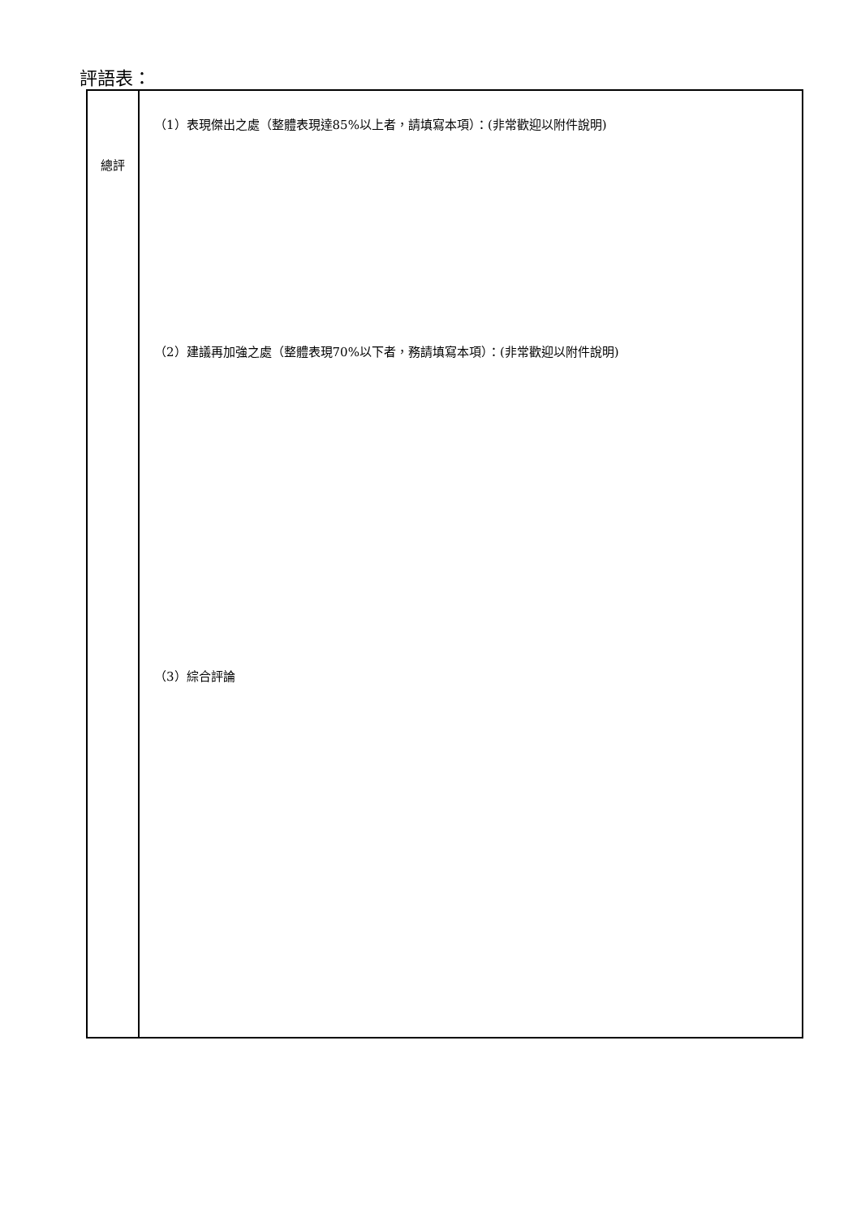評語表：
| 總評 | （1）表現傑出之處（整體表現達85%以上者，請填寫本項）：(非常歡迎以附件說明) （2）建議再加強之處（整體表現70%以下者，務請填寫本項）：(非常歡迎以附件說明) （3）綜合評論 |